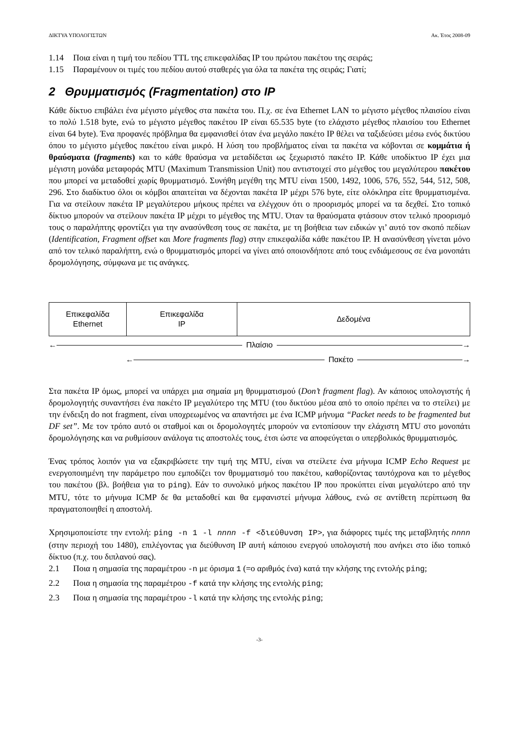ΔΙΚΤΥΑ ΥΠΟΛΟΓΙΣΤΩΝ Ακ. Έτος 2008-09
1.14 Ποια είναι η τιμή του πεδίου TTL της επικεφαλίδας IP του πρώτου πακέτου της σειράς;
1.15 Παραμένουν οι τιμές του πεδίου αυτού σταθερές για όλα τα πακέτα της σειράς; Γιατί;
2 Θρυμματισμός (Fragmentation) στο IP
Κάθε δίκτυο επιβάλει ένα μέγιστο μέγεθος στα πακέτα του. Π.χ. σε ένα Ethernet LAN το μέγιστο μέγεθος πλαισίου είναι το πολύ 1.518 byte, ενώ το μέγιστο μέγεθος πακέτου IP είναι 65.535 byte (το ελάχιστο μέγεθος πλαισίου του Ethernet είναι 64 byte). Ένα προφανές πρόβλημα θα εμφανισθεί όταν ένα μεγάλο πακέτο IP θέλει να ταξιδεύσει μέσω ενός δικτύου όπου το μέγιστο μέγεθος πακέτου είναι μικρό. Η λύση του προβλήματος είναι τα πακέτα να κόβονται σε κομμάτια ή θραύσματα (fragments) και το κάθε θραύσμα να μεταδίδεται ως ξεχωριστό πακέτο IP. Κάθε υποδίκτυο IP έχει μια μέγιστη μονάδα μεταφοράς MTU (Maximum Transmission Unit) που αντιστοιχεί στο μέγεθος του μεγαλύτερου πακέτου που μπορεί να μεταδοθεί χωρίς θρυμματισμό. Συνήθη μεγέθη της MTU είναι 1500, 1492, 1006, 576, 552, 544, 512, 508, 296. Στο διαδίκτυο όλοι οι κόμβοι απαιτείται να δέχονται πακέτα IP μέχρι 576 byte, είτε ολόκληρα είτε θρυμματισμένα. Για να στείλουν πακέτα IP μεγαλύτερου μήκους πρέπει να ελέγχουν ότι ο προορισμός μπορεί να τα δεχθεί. Στο τοπικό δίκτυο μπορούν να στείλουν πακέτα IP μέχρι το μέγεθος της MTU. Όταν τα θραύσματα φτάσουν στον τελικό προορισμό τους ο παραλήπτης φροντίζει για την ανασύνθεση τους σε πακέτα, με τη βοήθεια των ειδικών γι’ αυτό τον σκοπό πεδίων (Identification, Fragment offset και More fragments flag) στην επικεφαλίδα κάθε πακέτου IP. Η ανασύνθεση γίνεται μόνο από τον τελικό παραλήπτη, ενώ ο θρυμματισμός μπορεί να γίνει από οποιονδήποτε από τους ενδιάμεσους σε ένα μονοπάτι δρομολόγησης, σύμφωνα με τις ανάγκες.
Επικεφαλίδα
Ethernet
Επικεφαλίδα
IP
Δεδομένα
← Πλαίσιο →
← Πακέτο →
Στα πακέτα IP όμως, μπορεί να υπάρχει μια σημαία μη θρυμματισμού (Don’t fragment flag). Αν κάποιος υπολογιστής ή δρομολογητής συναντήσει ένα πακέτο IP μεγαλύτερο της MTU (του δικτύου μέσα από το οποίο πρέπει να το στείλει) με την ένδειξη do not fragment, είναι υποχρεωμένος να απαντήσει με ένα ICMP μήνυμα “Packet needs to be fragmented but DF set”. Με τον τρόπο αυτό οι σταθμοί και οι δρομολογητές μπορούν να εντοπίσουν την ελάχιστη MTU στο μονοπάτι δρομολόγησης και να ρυθμίσουν ανάλογα τις αποστολές τους, έτσι ώστε να αποφεύγεται ο υπερβολικός θρυμματισμός.
Ένας τρόπος λοιπόν για να εξακριβώσετε την τιμή της MTU, είναι να στείλετε ένα μήνυμα ICMP Echo Request με ενεργοποιημένη την παράμετρο που εμποδίζει τον θρυμματισμό του πακέτου, καθορίζοντας ταυτόχρονα και το μέγεθος του πακέτου (βλ. βοήθεια για το ping). Εάν το συνολικό μήκος πακέτου IP που προκύπτει είναι μεγαλύτερο από την MTU, τότε το μήνυμα ICMP δε θα μεταδοθεί και θα εμφανιστεί μήνυμα λάθους, ενώ σε αντίθετη περίπτωση θα πραγματοποιηθεί η αποστολή.
Χρησιμοποιείστε την εντολή: ping -n 1 -l nnnn -f <διεύθυνση IP>, για διάφορες τιμές της μεταβλητής nnnn (στην περιοχή του 1480), επιλέγοντας για διεύθυνση IP αυτή κάποιου ενεργού υπολογιστή που ανήκει στο ίδιο τοπικό δίκτυο (π.χ. του διπλανού σας).
2.1 Ποια η σημασία της παραμέτρου -n με όρισμα 1 (=ο αριθμός ένα) κατά την κλήσης της εντολής ping;
2.2 Ποια η σημασία της παραμέτρου -f κατά την κλήσης της εντολής ping;
2.3 Ποια η σημασία της παραμέτρου -l κατά την κλήσης της εντολής ping;
-3-